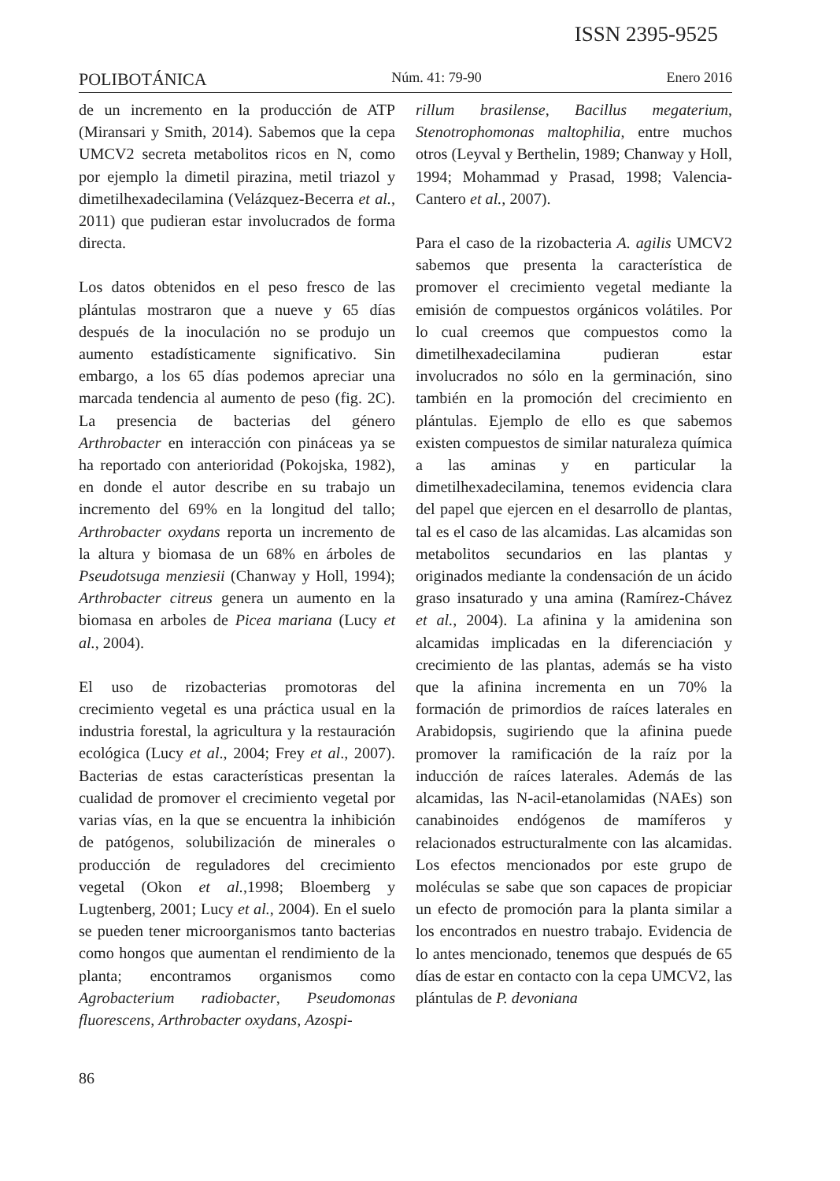ISSN 2395-9525
POLIBOTÁNICA Núm. 41: 79-90 Enero 2016
de un incremento en la producción de ATP (Miransari y Smith, 2014). Sabemos que la cepa UMCV2 secreta metabolitos ricos en N, como por ejemplo la dimetil pirazina, metil triazol y dimetilhexadecilamina (Velázquez-Becerra et al., 2011) que pudieran estar involucrados de forma directa.
Los datos obtenidos en el peso fresco de las plántulas mostraron que a nueve y 65 días después de la inoculación no se produjo un aumento estadísticamente significativo. Sin embargo, a los 65 días podemos apreciar una marcada tendencia al aumento de peso (fig. 2C). La presencia de bacterias del género Arthrobacter en interacción con pináceas ya se ha reportado con anterioridad (Pokojska, 1982), en donde el autor describe en su trabajo un incremento del 69% en la longitud del tallo; Arthrobacter oxydans reporta un incremento de la altura y biomasa de un 68% en árboles de Pseudotsuga menziesii (Chanway y Holl, 1994); Arthrobacter citreus genera un aumento en la biomasa en arboles de Picea mariana (Lucy et al., 2004).
El uso de rizobacterias promotoras del crecimiento vegetal es una práctica usual en la industria forestal, la agricultura y la restauración ecológica (Lucy et al., 2004; Frey et al., 2007). Bacterias de estas características presentan la cualidad de promover el crecimiento vegetal por varias vías, en la que se encuentra la inhibición de patógenos, solubilización de minerales o producción de reguladores del crecimiento vegetal (Okon et al.,1998; Bloemberg y Lugtenberg, 2001; Lucy et al., 2004). En el suelo se pueden tener microorganismos tanto bacterias como hongos que aumentan el rendimiento de la planta; encontramos organismos como Agrobacterium radiobacter, Pseudomonas fluorescens, Arthrobacter oxydans, Azospi-
rillum brasilense, Bacillus megaterium, Stenotrophomonas maltophilia, entre muchos otros (Leyval y Berthelin, 1989; Chanway y Holl, 1994; Mohammad y Prasad, 1998; Valencia-Cantero et al., 2007).
Para el caso de la rizobacteria A. agilis UMCV2 sabemos que presenta la característica de promover el crecimiento vegetal mediante la emisión de compuestos orgánicos volátiles. Por lo cual creemos que compuestos como la dimetilhexadecilamina pudieran estar involucrados no sólo en la germinación, sino también en la promoción del crecimiento en plántulas. Ejemplo de ello es que sabemos existen compuestos de similar naturaleza química a las aminas y en particular la dimetilhexadecilamina, tenemos evidencia clara del papel que ejercen en el desarrollo de plantas, tal es el caso de las alcamidas. Las alcamidas son metabolitos secundarios en las plantas y originados mediante la condensación de un ácido graso insaturado y una amina (Ramírez-Chávez et al., 2004). La afinina y la amidenina son alcamidas implicadas en la diferenciación y crecimiento de las plantas, además se ha visto que la afinina incrementa en un 70% la formación de primordios de raíces laterales en Arabidopsis, sugiriendo que la afinina puede promover la ramificación de la raíz por la inducción de raíces laterales. Además de las alcamidas, las N-acil-etanolamidas (NAEs) son canabinoides endógenos de mamíferos y relacionados estructuralmente con las alcamidas. Los efectos mencionados por este grupo de moléculas se sabe que son capaces de propiciar un efecto de promoción para la planta similar a los encontrados en nuestro trabajo. Evidencia de lo antes mencionado, tenemos que después de 65 días de estar en contacto con la cepa UMCV2, las plántulas de P. devoniana
86